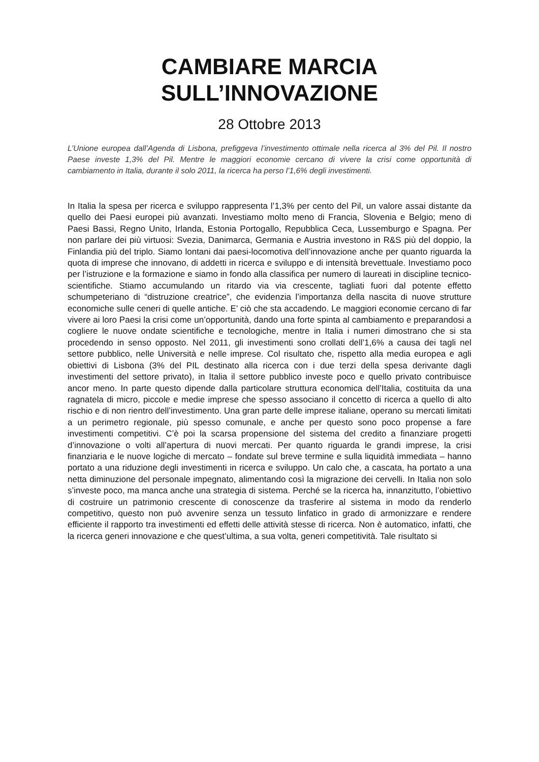CAMBIARE MARCIA
SULL’INNOVAZIONE
28 Ottobre 2013
L’Unione europea dall’Agenda di Lisbona, prefiggeva l’investimento ottimale nella ricerca al 3% del Pil. Il nostro Paese investe 1,3% del Pil. Mentre le maggiori economie cercano di vivere la crisi come opportunità di cambiamento in Italia, durante il solo 2011, la ricerca ha perso l’1,6% degli investimenti.
In Italia la spesa per ricerca e sviluppo rappresenta l’1,3% per cento del Pil, un valore assai distante da quello dei Paesi europei più avanzati. Investiamo molto meno di Francia, Slovenia e Belgio; meno di Paesi Bassi, Regno Unito, Irlanda, Estonia Portogallo, Repubblica Ceca, Lussemburgo e Spagna. Per non parlare dei più virtuosi: Svezia, Danimarca, Germania e Austria investono in R&S più del doppio, la Finlandia più del triplo. Siamo lontani dai paesi-locomotiva dell’innovazione anche per quanto riguarda la quota di imprese che innovano, di addetti in ricerca e sviluppo e di intensità brevettuale. Investiamo poco per l’istruzione e la formazione e siamo in fondo alla classifica per numero di laureati in discipline tecnico-scientifiche. Stiamo accumulando un ritardo via via crescente, tagliati fuori dal potente effetto schumpeteriano di “distruzione creatrice”, che evidenzia l’importanza della nascita di nuove strutture economiche sulle ceneri di quelle antiche. E’ ciò che sta accadendo. Le maggiori economie cercano di far vivere ai loro Paesi la crisi come un’opportunità, dando una forte spinta al cambiamento e preparandosi a cogliere le nuove ondate scientifiche e tecnologiche, mentre in Italia i numeri dimostrano che si sta procedendo in senso opposto. Nel 2011, gli investimenti sono crollati dell’1,6% a causa dei tagli nel settore pubblico, nelle Università e nelle imprese. Col risultato che, rispetto alla media europea e agli obiettivi di Lisbona (3% del PIL destinato alla ricerca con i due terzi della spesa derivante dagli investimenti del settore privato), in Italia il settore pubblico investe poco e quello privato contribuisce ancor meno. In parte questo dipende dalla particolare struttura economica dell’Italia, costituita da una ragnatela di micro, piccole e medie imprese che spesso associano il concetto di ricerca a quello di alto rischio e di non rientro dell’investimento. Una gran parte delle imprese italiane, operano su mercati limitati a un perimetro regionale, più spesso comunale, e anche per questo sono poco propense a fare investimenti competitivi. C’è poi la scarsa propensione del sistema del credito a finanziare progetti d’innovazione o volti all’apertura di nuovi mercati. Per quanto riguarda le grandi imprese, la crisi finanziaria e le nuove logiche di mercato – fondate sul breve termine e sulla liquidità immediata – hanno portato a una riduzione degli investimenti in ricerca e sviluppo. Un calo che, a cascata, ha portato a una netta diminuzione del personale impegnato, alimentando così la migrazione dei cervelli. In Italia non solo s’investe poco, ma manca anche una strategia di sistema. Perché se la ricerca ha, innanzitutto, l’obiettivo di costruire un patrimonio crescente di conoscenze da trasferire al sistema in modo da renderlo competitivo, questo non può avvenire senza un tessuto linfatico in grado di armonizzare e rendere efficiente il rapporto tra investimenti ed effetti delle attività stesse di ricerca. Non è automatico, infatti, che la ricerca generi innovazione e che quest’ultima, a sua volta, generi competitività. Tale risultato si